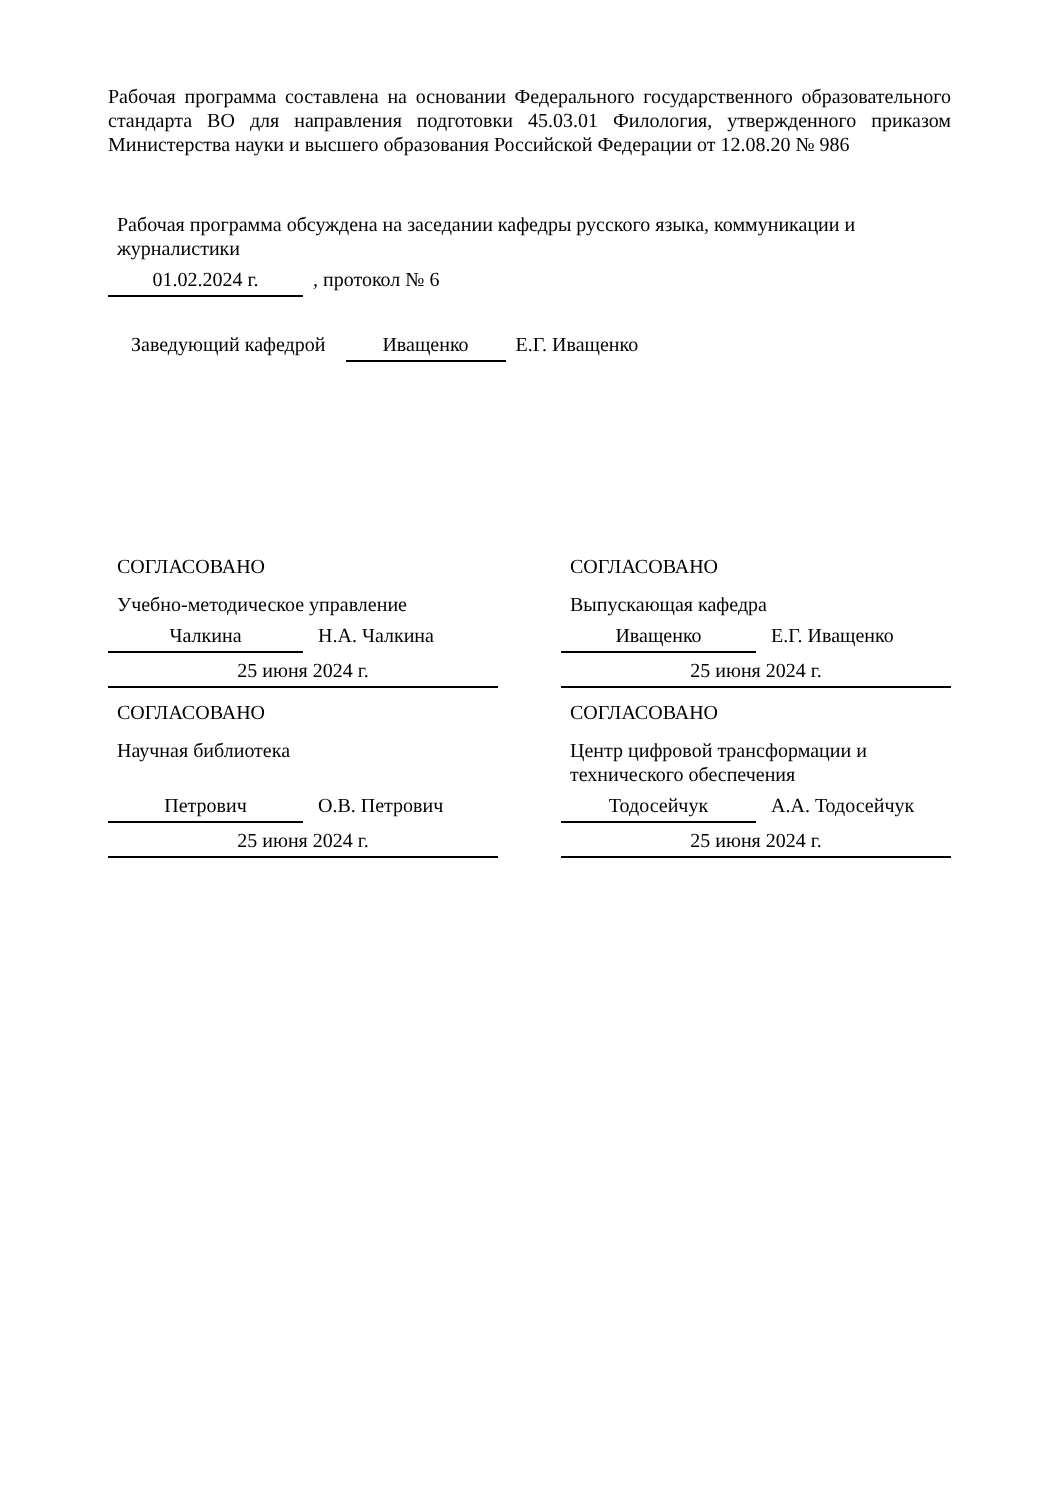Рабочая программа составлена на основании Федерального государственного образовательного стандарта ВО для направления подготовки 45.03.01 Филология, утвержденного приказом Министерства науки и высшего образования Российской Федерации от 12.08.20 № 986
Рабочая программа обсуждена на заседании кафедры русского языка, коммуникации и журналистики
01.02.2024 г. , протокол № 6
Заведующий кафедрой Иващенко Е.Г. Иващенко
СОГЛАСОВАНО
Учебно-методическое управление
Чалкина Н.А. Чалкина
25 июня 2024 г.
СОГЛАСОВАНО
Научная библиотека
Петрович О.В. Петрович
25 июня 2024 г.
СОГЛАСОВАНО
Выпускающая кафедра
Иващенко Е.Г. Иващенко
25 июня 2024 г.
СОГЛАСОВАНО
Центр цифровой трансформации и технического обеспечения
Тодосейчук А.А. Тодосейчук
25 июня 2024 г.